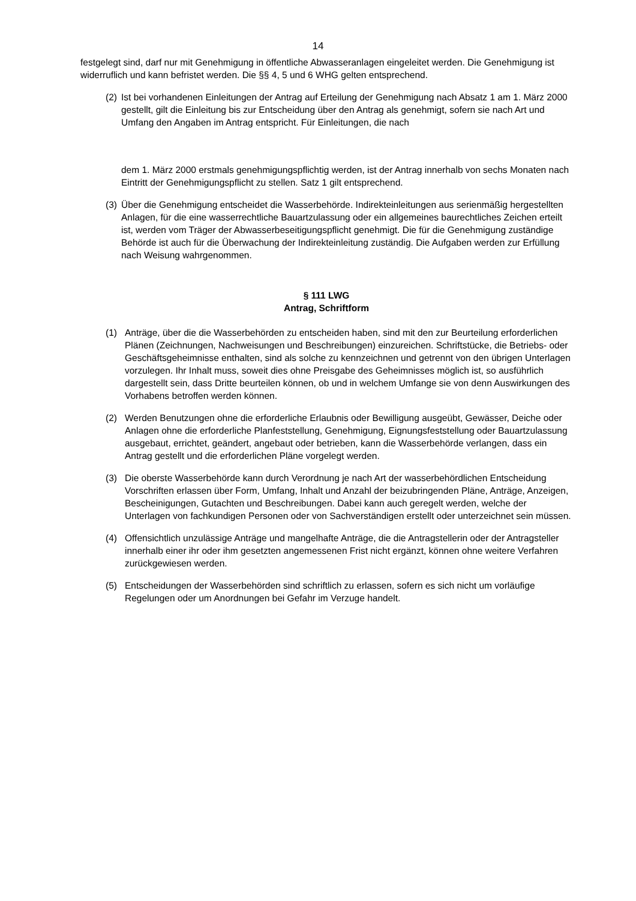14
festgelegt sind, darf nur mit Genehmigung in öffentliche Abwasseranlagen eingeleitet werden. Die Genehmigung ist widerruflich und kann befristet werden. Die §§ 4, 5 und 6 WHG gelten entsprechend.
(2)
Ist bei vorhandenen Einleitungen der Antrag auf Erteilung der Genehmigung nach Absatz 1 am 1. März 2000 gestellt, gilt die Einleitung bis zur Entscheidung über den Antrag als genehmigt, sofern sie nach Art und Umfang den Angaben im Antrag entspricht. Für Einleitungen, die nach
dem 1. März 2000 erstmals genehmigungspflichtig werden, ist der Antrag innerhalb von sechs Monaten nach Eintritt der Genehmigungspflicht zu stellen. Satz 1 gilt entsprechend.
(3)
Über die Genehmigung entscheidet die Wasserbehörde. Indirekteinleitungen aus serienmäßig hergestellten Anlagen, für die eine wasserrechtliche Bauartzulassung oder ein allgemeines baurechtliches Zeichen erteilt ist, werden vom Träger der Abwasserbeseitigungspflicht genehmigt. Die für die Genehmigung zuständige Behörde ist auch für die Überwachung der Indirekteinleitung zuständig. Die Aufgaben werden zur Erfüllung nach Weisung wahrgenommen.
§ 111 LWG
Antrag, Schriftform
(1) Anträge, über die die Wasserbehörden zu entscheiden haben, sind mit den zur Beurteilung erforderlichen Plänen (Zeichnungen, Nachweisungen und Beschreibungen) einzureichen. Schriftstücke, die Betriebs- oder Geschäftsgeheimnisse enthalten, sind als solche zu kennzeichnen und getrennt von den übrigen Unterlagen vorzulegen. Ihr Inhalt muss, soweit dies ohne Preisgabe des Geheimnisses möglich ist, so ausführlich dargestellt sein, dass Dritte beurteilen können, ob und in welchem Umfange sie von denn Auswirkungen des Vorhabens betroffen werden können.
(2) Werden Benutzungen ohne die erforderliche Erlaubnis oder Bewilligung ausgeübt, Gewässer, Deiche oder Anlagen ohne die erforderliche Planfeststellung, Genehmigung, Eignungsfeststellung oder Bauartzulassung ausgebaut, errichtet, geändert, angebaut oder betrieben, kann die Wasserbehörde verlangen, dass ein Antrag gestellt und die erforderlichen Pläne vorgelegt werden.
(3) Die oberste Wasserbehörde kann durch Verordnung je nach Art der wasserbehördlichen Entscheidung Vorschriften erlassen über Form, Umfang, Inhalt und Anzahl der beizubringenden Pläne, Anträge, Anzeigen, Bescheinigungen, Gutachten und Beschreibungen. Dabei kann auch geregelt werden, welche der Unterlagen von fachkundigen Personen oder von Sachverständigen erstellt oder unterzeichnet sein müssen.
(4) Offensichtlich unzulässige Anträge und mangelhafte Anträge, die die Antragstellerin oder der Antragsteller innerhalb einer ihr oder ihm gesetzten angemessenen Frist nicht ergänzt, können ohne weitere Verfahren zurückgewiesen werden.
(5) Entscheidungen der Wasserbehörden sind schriftlich zu erlassen, sofern es sich nicht um vorläufige Regelungen oder um Anordnungen bei Gefahr im Verzuge handelt.